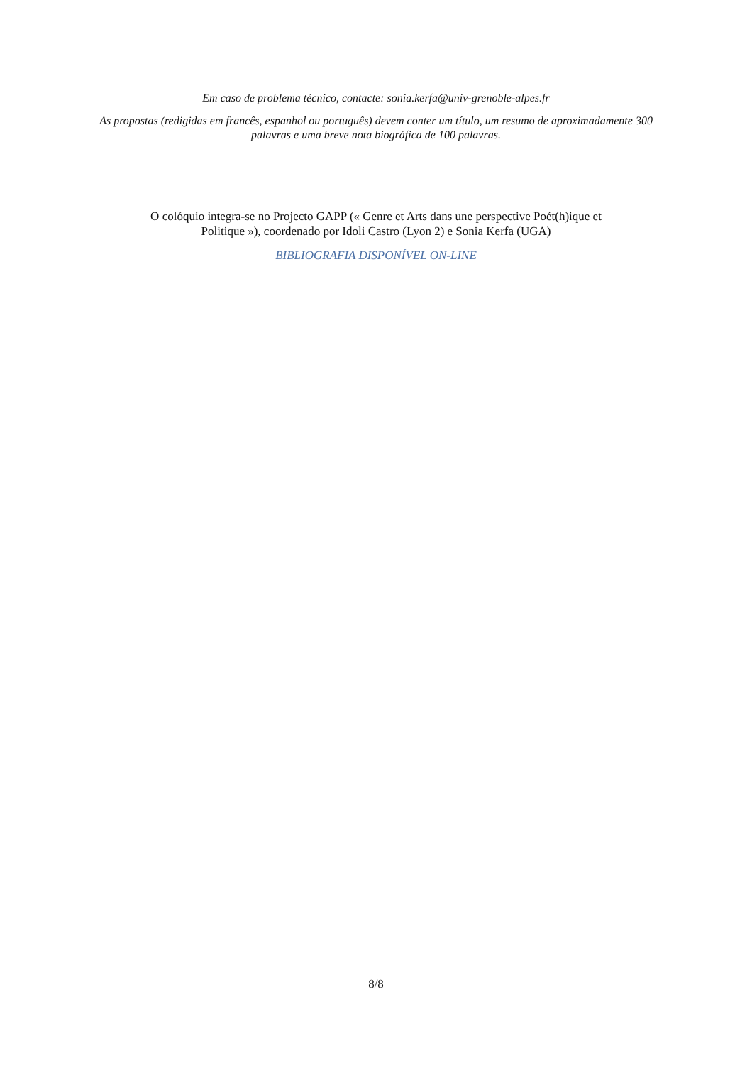Em caso de problema técnico, contacte: sonia.kerfa@univ-grenoble-alpes.fr
As propostas (redigidas em francês, espanhol ou português) devem conter um título, um resumo de aproximadamente 300
palavras e uma breve nota biográfica de 100 palavras.
O colóquio integra-se no Projecto GAPP (« Genre et Arts dans une perspective Poét(h)ique et
Politique »), coordenado por Idoli Castro (Lyon 2) e Sonia Kerfa (UGA)
BIBLIOGRAFIA DISPONÍVEL ON-LINE
8/8